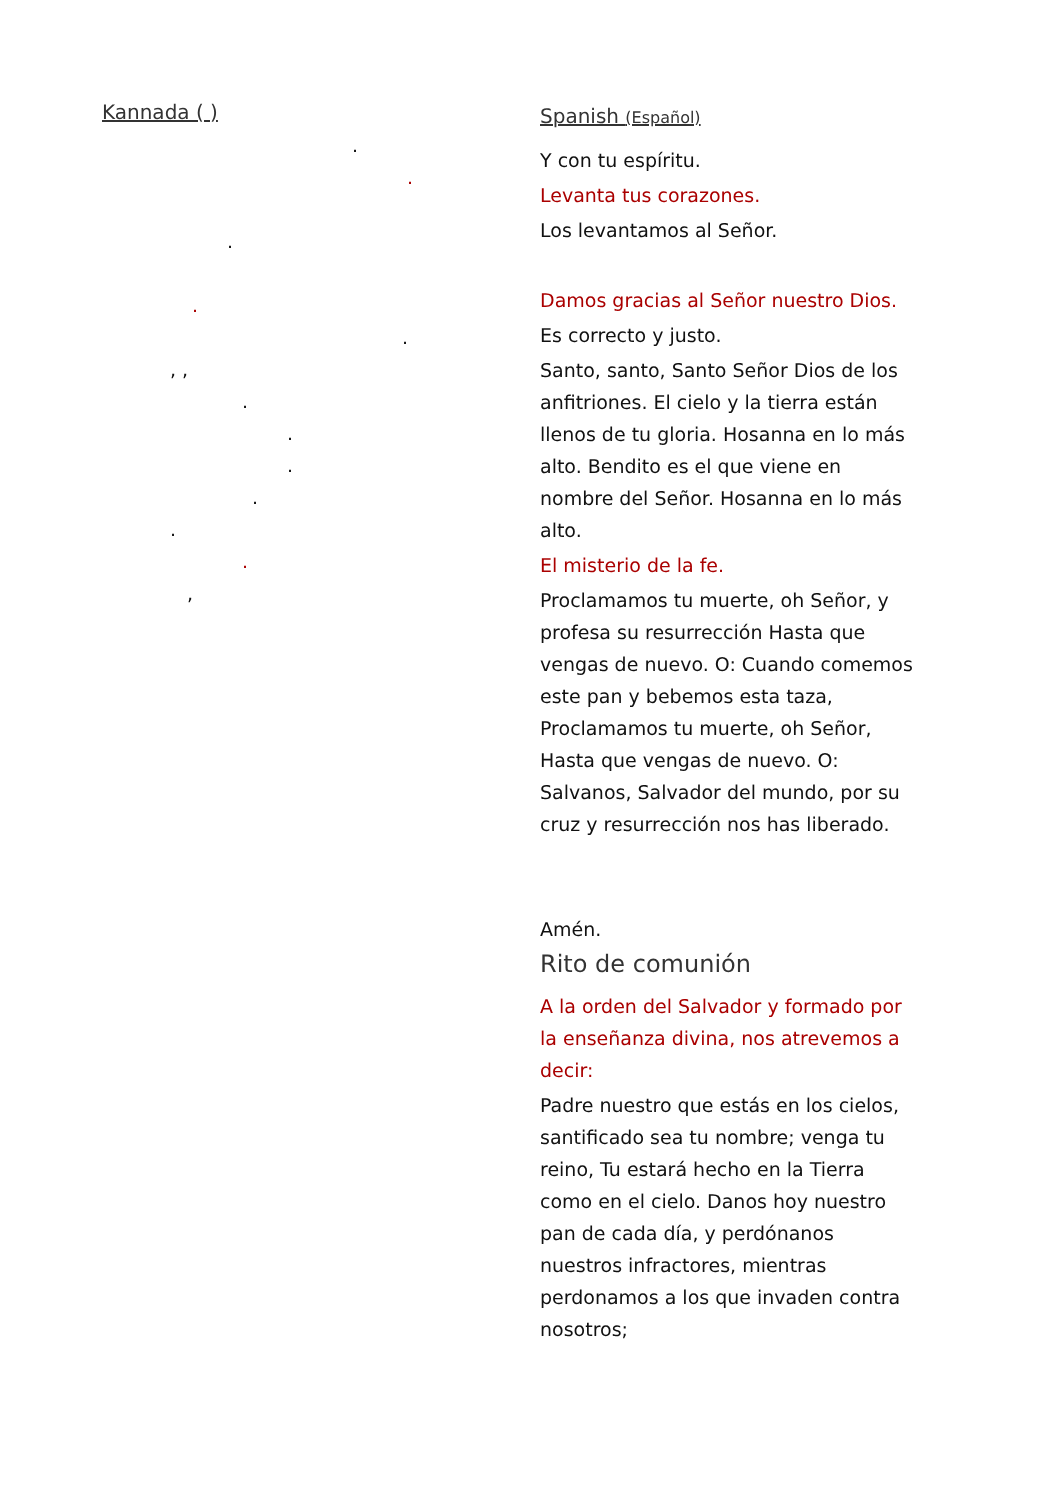Kannada ( )
. .
.
. .
, , . . .
.
. .
,
Spanish (Español)
Y con tu espíritu.
Levanta tus corazones.
Los levantamos al Señor.
Damos gracias al Señor nuestro Dios.
Es correcto y justo.
Santo, santo, Santo Señor Dios de los anfitriones. El cielo y la tierra están llenos de tu gloria. Hosanna en lo más alto. Bendito es el que viene en nombre del Señor. Hosanna en lo más alto.
El misterio de la fe.
Proclamamos tu muerte, oh Señor, y profesa su resurrección Hasta que vengas de nuevo. O: Cuando comemos este pan y bebemos esta taza, Proclamamos tu muerte, oh Señor, Hasta que vengas de nuevo. O: Salvanos, Salvador del mundo, por su cruz y resurrección nos has liberado.
Amén.
Rito de comunión
A la orden del Salvador y formado por la enseñanza divina, nos atrevemos a decir:
Padre nuestro que estás en los cielos, santificado sea tu nombre; venga tu reino, Tu estará hecho en la Tierra como en el cielo. Danos hoy nuestro pan de cada día, y perdónanos nuestros infractores, mientras perdonamos a los que invaden contra nosotros;